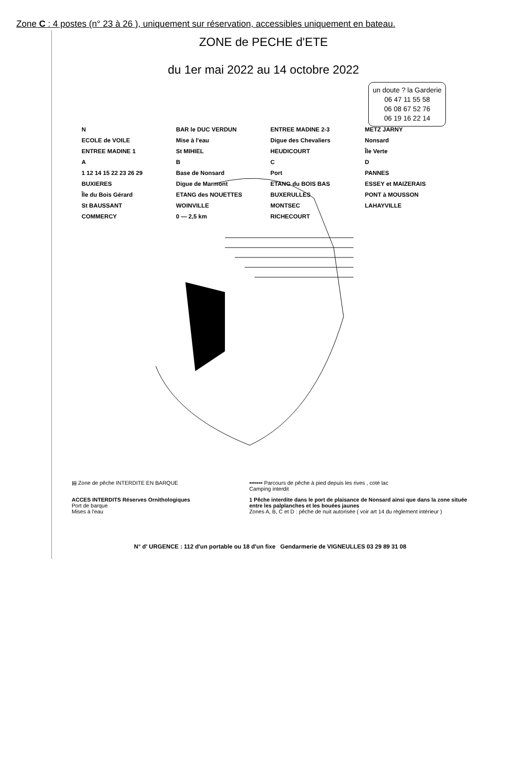Zone C : 4 postes (n° 23 à 26 ), uniquement sur réservation, accessibles uniquement en bateau.
ZONE de PECHE d'ETE
du 1er mai 2022 au 14 octobre 2022
un doute ? la Garderie
06 47 11 55 58
06 08 67 52 76
06 19 16 22 14
N BAR le DUC VERDUN ENTREE MADINE 2-3 METZ JARNY ECOLE de VOILE Mise à l'eau Digue des Chevaliers Nonsard ENTREE MADINE 1 St MIHIEL HEUDICOURT Île Verte ABCD 1 12 14 15 22 23 26 29 Base de Nonsard Port PANNES BUXIERES Digue de Marmont ETANG du BOIS BAS ESSEY et MAIZERAIS Île du Bois Gérard ETANG des NOUETTES BUXERULLES PONT à MOUSSON St BAUSSANT WOINVILLE MONTSEC LAHAYVILLE COMMERCY 0 — 2,5 km RICHECOURT
▤ Zone de pêche INTERDITE EN BARQUE
••••••• Parcours de pêche à pied depuis les rives , coté lac
Camping interdit
ACCES INTERDITS Réserves Ornithologiques
Port de barque
Mises à l'eau
1 Pêche interdite dans le port de plaisance de Nonsard ainsi que dans la zone située entre les palplanches et les bouées jaunes
Zones A, B, C et D : pêche de nuit autorisée ( voir art 14 du règlement intérieur )
N° d' URGENCE : 112 d'un portable ou 18 d'un fixe Gendarmerie de VIGNEULLES 03 29 89 31 08